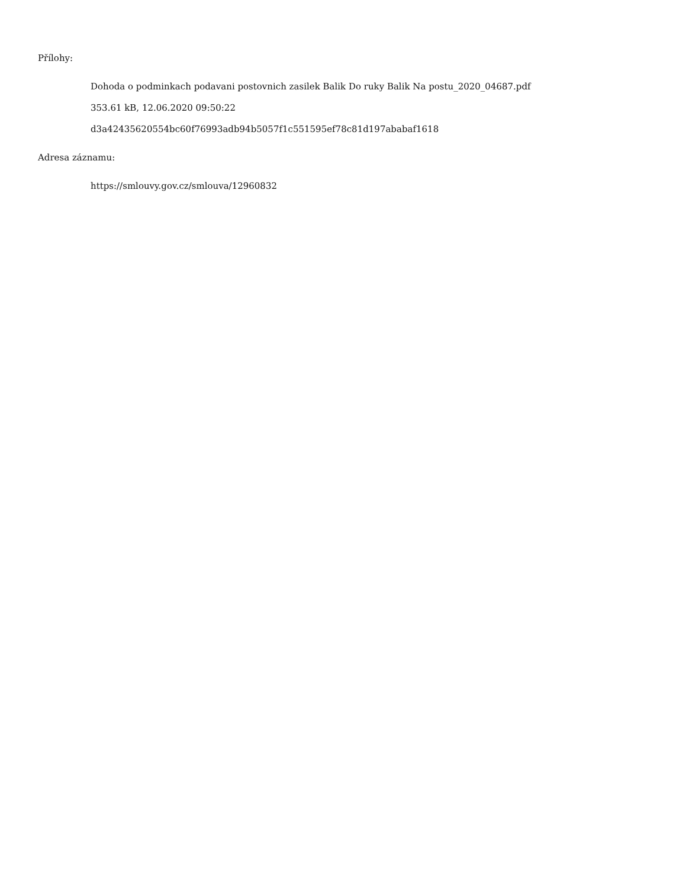Přílohy:
Dohoda o podminkach podavani postovnich zasilek Balik Do ruky Balik Na postu_2020_04687.pdf
353.61 kB, 12.06.2020 09:50:22
d3a42435620554bc60f76993adb94b5057f1c551595ef78c81d197ababaf1618
Adresa záznamu:
https://smlouvy.gov.cz/smlouva/12960832